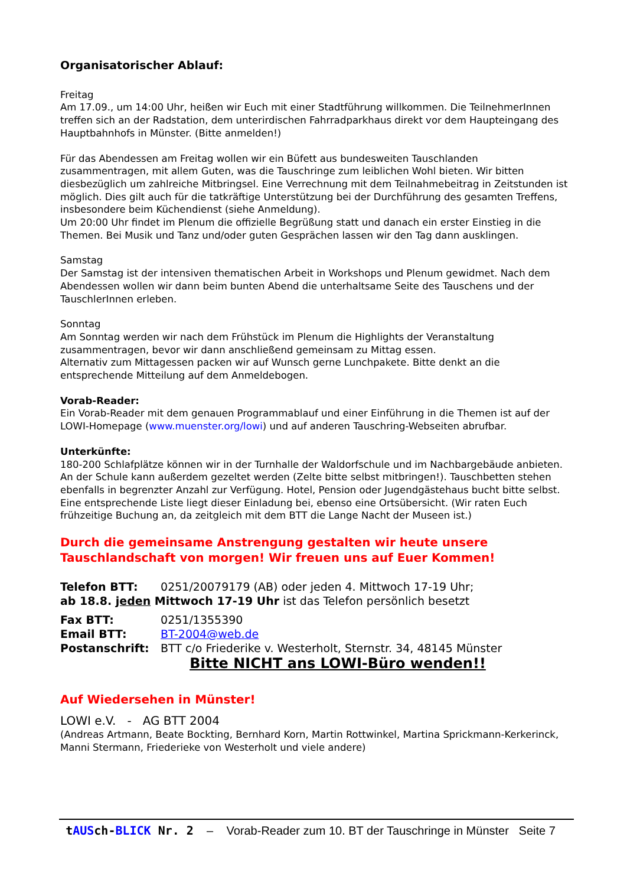Organisatorischer Ablauf:
Freitag
Am 17.09., um 14:00 Uhr, heißen wir Euch mit einer Stadtführung willkommen. Die TeilnehmerInnen treffen sich an der Radstation, dem unterirdischen Fahrradparkhaus direkt vor dem Haupteingang des Hauptbahnhofs in Münster. (Bitte anmelden!)
Für das Abendessen am Freitag wollen wir ein Büfett aus bundesweiten Tauschlanden zusammentragen, mit allem Guten, was die Tauschringe zum leiblichen Wohl bieten. Wir bitten diesbezüglich um zahlreiche Mitbringsel. Eine Verrechnung mit dem Teilnahmebeitrag in Zeitstunden ist möglich. Dies gilt auch für die tatkräftige Unterstützung bei der Durchführung des gesamten Treffens, insbesondere beim Küchendienst (siehe Anmeldung).
Um 20:00 Uhr findet im Plenum die offizielle Begrüßung statt und danach ein erster Einstieg in die Themen. Bei Musik und Tanz und/oder guten Gesprächen lassen wir den Tag dann ausklingen.
Samstag
Der Samstag ist der intensiven thematischen Arbeit in Workshops und Plenum gewidmet. Nach dem Abendessen wollen wir dann beim bunten Abend die unterhaltsame Seite des Tauschens und der TauschlerInnen erleben.
Sonntag
Am Sonntag werden wir nach dem Frühstück im Plenum die Highlights der Veranstaltung zusammentragen, bevor wir dann anschließend gemeinsam zu Mittag essen.
Alternativ zum Mittagessen packen wir auf Wunsch gerne Lunchpakete. Bitte denkt an die entsprechende Mitteilung auf dem Anmeldebogen.
Vorab-Reader:
Ein Vorab-Reader mit dem genauen Programmablauf und einer Einführung in die Themen ist auf der LOWI-Homepage (www.muenster.org/lowi) und auf anderen Tauschring-Webseiten abrufbar.
Unterkünfte:
180-200 Schlafplätze können wir in der Turnhalle der Waldorfschule und im Nachbargebäude anbieten. An der Schule kann außerdem gezeltet werden (Zelte bitte selbst mitbringen!). Tauschbetten stehen ebenfalls in begrenzter Anzahl zur Verfügung. Hotel, Pension oder Jugendgästehaus bucht bitte selbst. Eine entsprechende Liste liegt dieser Einladung bei, ebenso eine Ortsübersicht. (Wir raten Euch frühzeitige Buchung an, da zeitgleich mit dem BTT die Lange Nacht der Museen ist.)
Durch die gemeinsame Anstrengung gestalten wir heute unsere Tauschlandschaft von morgen! Wir freuen uns auf Euer Kommen!
Telefon BTT: 0251/20079179 (AB) oder jeden 4. Mittwoch 17-19 Uhr;
ab 18.8. jeden Mittwoch 17-19 Uhr ist das Telefon persönlich besetzt
Fax BTT: 0251/1355390
Email BTT: BT-2004@web.de
Postanschrift: BTT c/o Friederike v. Westerholt, Sternstr. 34, 48145 Münster
Bitte NICHT ans LOWI-Büro wenden!!
Auf Wiedersehen in Münster!
LOWI e.V. - AG BTT 2004
(Andreas Artmann, Beate Bockting, Bernhard Korn, Martin Rottwinkel, Martina Sprickmann-Kerkerinck, Manni Stermann, Friederieke von Westerholt und viele andere)
tAUSch-BLICK Nr. 2 – Vorab-Reader zum 10. BT der Tauschringe in Münster Seite 7